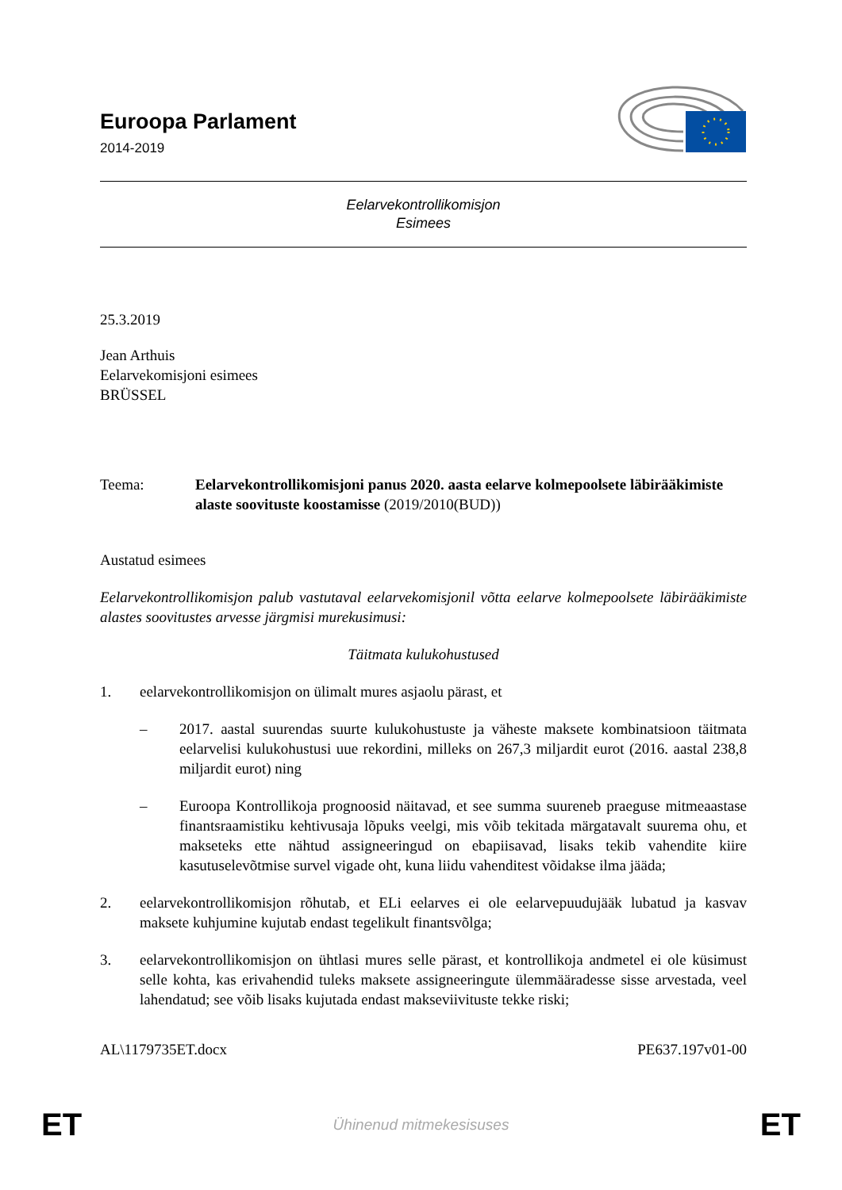Euroopa Parlament
2014-2019
Eelarvekontrollikomisjon
Esimees
25.3.2019
Jean Arthuis
Eelarvekomisjoni esimees
BRÜSSEL
Teema: Eelarvekontrollikomisjoni panus 2020. aasta eelarve kolmepoolsete läbirääkimiste alaste soovituste koostamisse (2019/2010(BUD))
Austatud esimees
Eelarvekontrollikomisjon palub vastutaval eelarvekomisjonil võtta eelarve kolmepoolsete läbirääkimiste alastes soovitustes arvesse järgmisi murekusimusi:
Täitmata kulukohustused
1. eelarvekontrollikomisjon on ülimalt mures asjaolu pärast, et
– 2017. aastal suurendas suurte kulukohustuste ja väheste maksete kombinatsioon täitmata eelarvelisi kulukohustusi uue rekordini, milleks on 267,3 miljardit eurot (2016. aastal 238,8 miljardit eurot) ning
– Euroopa Kontrollikoja prognoosid näitavad, et see summa suureneb praeguse mitmeaastase finantsraamistiku kehtivusaja lõpuks veelgi, mis võib tekitada märgatavalt suurema ohu, et makseteks ette nähtud assigneeringud on ebapiisavad, lisaks tekib vahendite kiire kasutuselevõtmise survel vigade oht, kuna liidu vahenditest võidakse ilma jääda;
2. eelarvekontrollikomisjon rõhutab, et ELi eelarves ei ole eelarvepuudujääk lubatud ja kasvav maksete kuhjumine kujutab endast tegelikult finantsvõlga;
3. eelarvekontrollikomisjon on ühtlasi mures selle pärast, et kontrollikoja andmetel ei ole küsimust selle kohta, kas erivahendid tuleks maksete assigneeringute ülemmääradesse sisse arvestada, veel lahendatud; see võib lisaks kujutada endast makseviivituste tekke riski;
AL\1179735ET.docx PE637.197v01-00
ET Ühinenud mitmekesisuses ET